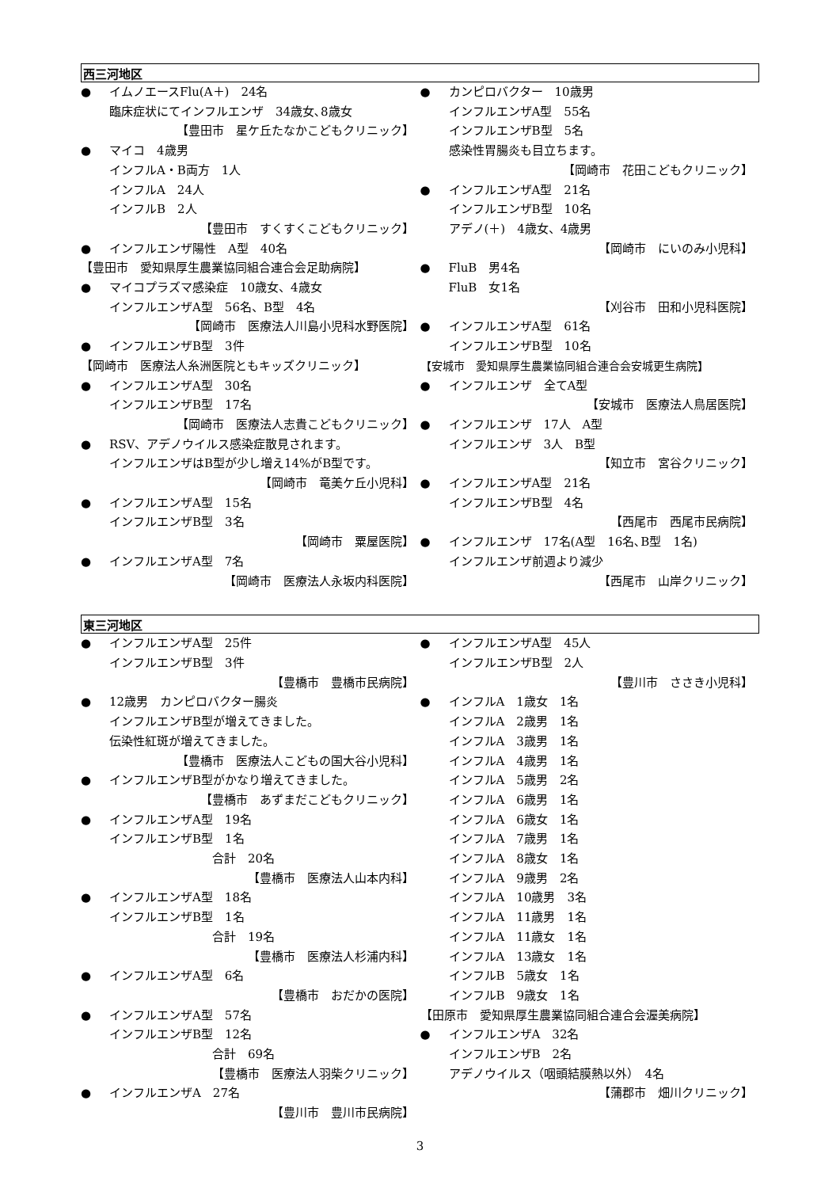西三河地区
● イムノエースFlu(A＋)　24名
臨床症状にてインフルエンザ　34歳女､8歳女
【豊田市　星ケ丘たなかこどもクリニック】
● マイコ　4歳男
インフルA・B両方　1人
インフルA　24人
インフルB　2人
【豊田市　すくすくこどもクリニック】
● インフルエンザ陽性　A型　40名
【豊田市　愛知県厚生農業協同組合連合会足助病院】
● マイコプラズマ感染症　10歳女、4歳女
インフルエンザA型　56名、B型　4名
【岡崎市　医療法人川島小児科水野医院】
● インフルエンザB型　3件
【岡崎市　医療法人糸洲医院ともキッズクリニック】
● インフルエンザA型　30名
インフルエンザB型　17名
【岡崎市　医療法人志貴こどもクリニック】
● RSV、アデノウイルス感染症散見されます。
インフルエンザはB型が少し増え14%がB型です。
【岡崎市　竜美ケ丘小児科】
● インフルエンザA型　15名
インフルエンザB型　3名
【岡崎市　粟屋医院】
● インフルエンザA型　7名
【岡崎市　医療法人永坂内科医院】
● カンピロバクター　10歳男
インフルエンザA型　55名
インフルエンザB型　5名
感染性胃腸炎も目立ちます。
【岡崎市　花田こどもクリニック】
● インフルエンザA型　21名
インフルエンザB型　10名
アデノ(＋)　4歳女、4歳男
【岡崎市　にいのみ小児科】
● FluB　男4名
FluB　女1名
【刈谷市　田和小児科医院】
● インフルエンザA型　61名
インフルエンザB型　10名
【安城市　愛知県厚生農業協同組合連合会安城更生病院】
● インフルエンザ　全てA型
【安城市　医療法人鳥居医院】
● インフルエンザ　17人　A型
インフルエンザ　3人　B型
【知立市　宮谷クリニック】
● インフルエンザA型　21名
インフルエンザB型　4名
【西尾市　西尾市民病院】
● インフルエンザ　17名(A型　16名､B型　1名)
インフルエンザ前週より減少
【西尾市　山岸クリニック】
東三河地区
● インフルエンザA型　25件
インフルエンザB型　3件
【豊橋市　豊橋市民病院】
● 12歳男　カンピロバクター腸炎
インフルエンザB型が増えてきました。
伝染性紅斑が増えてきました。
【豊橋市　医療法人こどもの国大谷小児科】
● インフルエンザB型がかなり増えてきました。
【豊橋市　あずまだこどもクリニック】
● インフルエンザA型　19名
インフルエンザB型　1名
合計　20名
【豊橋市　医療法人山本内科】
● インフルエンザA型　18名
インフルエンザB型　1名
合計　19名
【豊橋市　医療法人杉浦内科】
● インフルエンザA型　6名
【豊橋市　おだかの医院】
● インフルエンザA型　57名
インフルエンザB型　12名
合計　69名
【豊橋市　医療法人羽柴クリニック】
● インフルエンザA　27名
【豊川市　豊川市民病院】
● インフルエンザA型　45人
インフルエンザB型　2人
【豊川市　ささき小児科】
● インフルA　1歳女　1名
インフルA　2歳男　1名
インフルA　3歳男　1名
インフルA　4歳男　1名
インフルA　5歳男　2名
インフルA　6歳男　1名
インフルA　6歳女　1名
インフルA　7歳男　1名
インフルA　8歳女　1名
インフルA　9歳男　2名
インフルA　10歳男　3名
インフルA　11歳男　1名
インフルA　11歳女　1名
インフルA　13歳女　1名
インフルB　5歳女　1名
インフルB　9歳女　1名
【田原市　愛知県厚生農業協同組合連合会渥美病院】
● インフルエンザA　32名
インフルエンザB　2名
アデノウイルス（咽頭結膜熱以外）　4名
【蒲郡市　畑川クリニック】
3